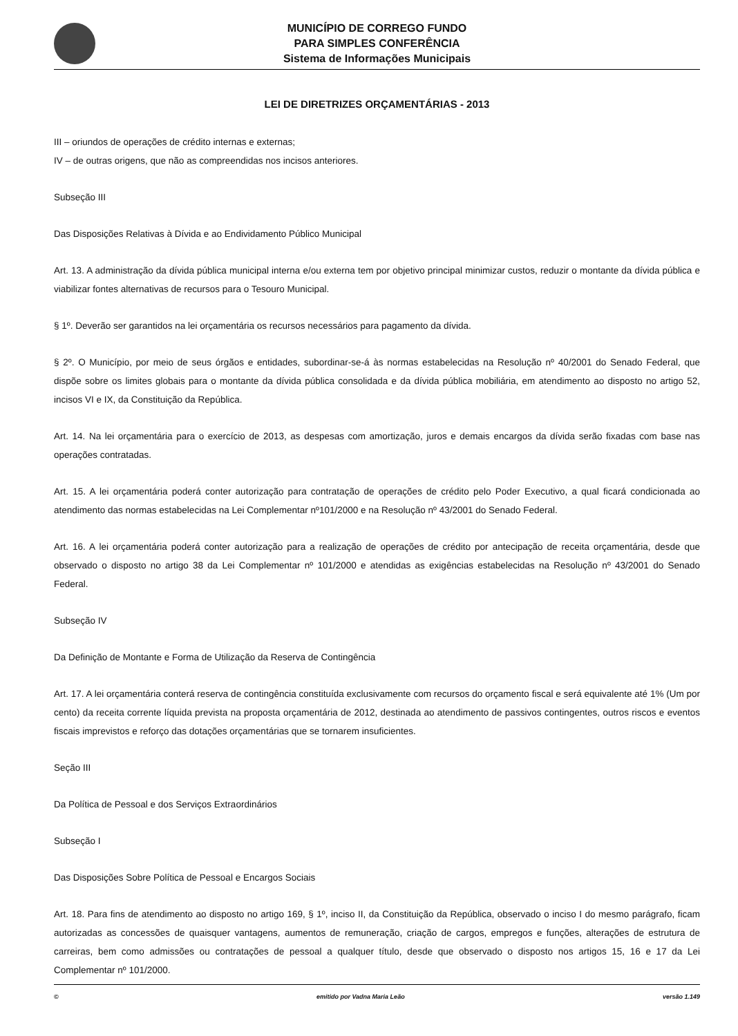MUNICÍPIO DE CORREGO FUNDO
PARA SIMPLES CONFERÊNCIA
Sistema de Informações Municipais
LEI DE DIRETRIZES ORÇAMENTÁRIAS - 2013
III – oriundos de operações de crédito internas e externas;
IV – de outras origens, que não as compreendidas nos incisos anteriores.
Subseção III
Das Disposições Relativas à Dívida e ao Endividamento Público Municipal
Art. 13. A administração da dívida pública municipal interna e/ou externa tem por objetivo principal minimizar custos, reduzir o montante da dívida pública e viabilizar fontes alternativas de recursos para o Tesouro Municipal.
§ 1º. Deverão ser garantidos na lei orçamentária os recursos necessários para pagamento da dívida.
§ 2º. O Município, por meio de seus órgãos e entidades, subordinar-se-á às normas estabelecidas na Resolução nº 40/2001 do Senado Federal, que dispõe sobre os limites globais para o montante da dívida pública consolidada e da dívida pública mobiliária, em atendimento ao disposto no artigo 52, incisos VI e IX, da Constituição da República.
Art. 14. Na lei orçamentária para o exercício de 2013, as despesas com amortização, juros e demais encargos da dívida serão fixadas com base nas operações contratadas.
Art. 15. A lei orçamentária poderá conter autorização para contratação de operações de crédito pelo Poder Executivo, a qual ficará condicionada ao atendimento das normas estabelecidas na Lei Complementar nº101/2000 e na Resolução nº 43/2001 do Senado Federal.
Art. 16. A lei orçamentária poderá conter autorização para a realização de operações de crédito por antecipação de receita orçamentária, desde que observado o disposto no artigo 38 da Lei Complementar nº 101/2000 e atendidas as exigências estabelecidas na Resolução nº 43/2001 do Senado Federal.
Subseção IV
Da Definição de Montante e Forma de Utilização da Reserva de Contingência
Art. 17. A lei orçamentária conterá reserva de contingência constituída exclusivamente com recursos do orçamento fiscal e será equivalente até 1% (Um por cento) da receita corrente líquida prevista na proposta orçamentária de 2012, destinada ao atendimento de passivos contingentes, outros riscos e eventos fiscais imprevistos e reforço das dotações orçamentárias que se tornarem insuficientes.
Seção III
Da Política de Pessoal e dos Serviços Extraordinários
Subseção I
Das Disposições Sobre Política de Pessoal e Encargos Sociais
Art. 18. Para fins de atendimento ao disposto no artigo 169, § 1º, inciso II, da Constituição da República, observado o inciso I do mesmo parágrafo, ficam autorizadas as concessões de quaisquer vantagens, aumentos de remuneração, criação de cargos, empregos e funções, alterações de estrutura de carreiras, bem como admissões ou contratações de pessoal a qualquer título, desde que observado o disposto nos artigos 15, 16 e 17 da Lei Complementar nº 101/2000.
© emitido por Vadna Maria Leão versão 1.149